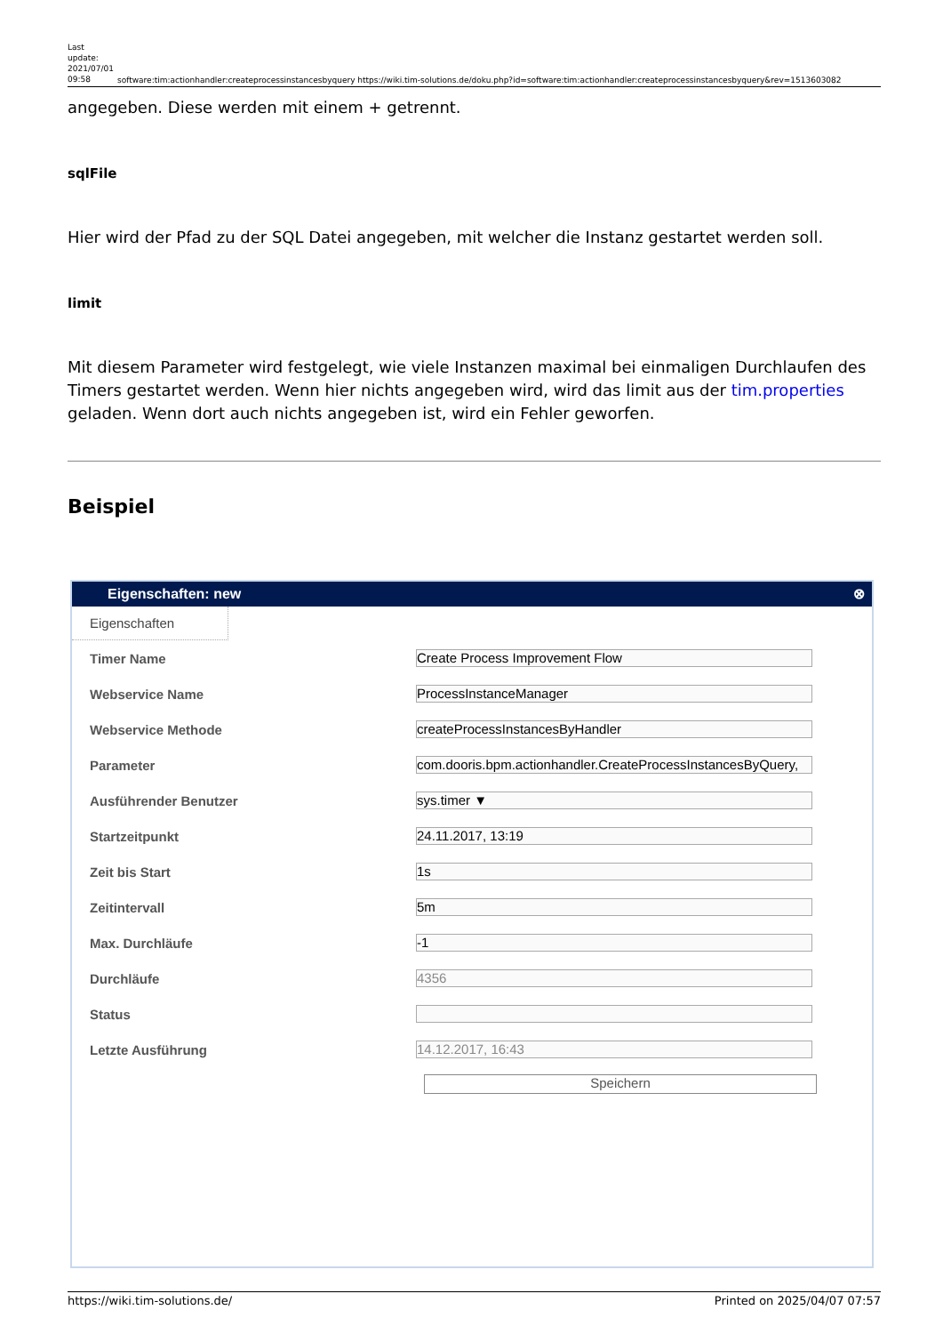Last update: 2021/07/01 09:58
software:tim:actionhandler:createprocessinstancesbyquery https://wiki.tim-solutions.de/doku.php?id=software:tim:actionhandler:createprocessinstancesbyquery&rev=1513603082
angegeben. Diese werden mit einem + getrennt.
sqlFile
Hier wird der Pfad zu der SQL Datei angegeben, mit welcher die Instanz gestartet werden soll.
limit
Mit diesem Parameter wird festgelegt, wie viele Instanzen maximal bei einmaligen Durchlaufen des Timers gestartet werden. Wenn hier nichts angegeben wird, wird das limit aus der tim.properties geladen. Wenn dort auch nichts angegeben ist, wird ein Fehler geworfen.
Beispiel
Eigenschaften: new ⊗
Eigenschaften
Timer Name Create Process Improvement Flow
Webservice Name ProcessInstanceManager
Webservice Methode createProcessInstancesByHandler
Parameter com.dooris.bpm.actionhandler.CreateProcessInstancesByQuery,
Ausführender Benutzer sys.timer ▼
Startzeitpunkt 24.11.2017, 13:19
Zeit bis Start 1s
Zeitintervall 5m
Max. Durchläufe -1
Durchläufe 4356
Status
Letzte Ausführung 14.12.2017, 16:43
Speichern
https://wiki.tim-solutions.de/ Printed on 2025/04/07 07:57